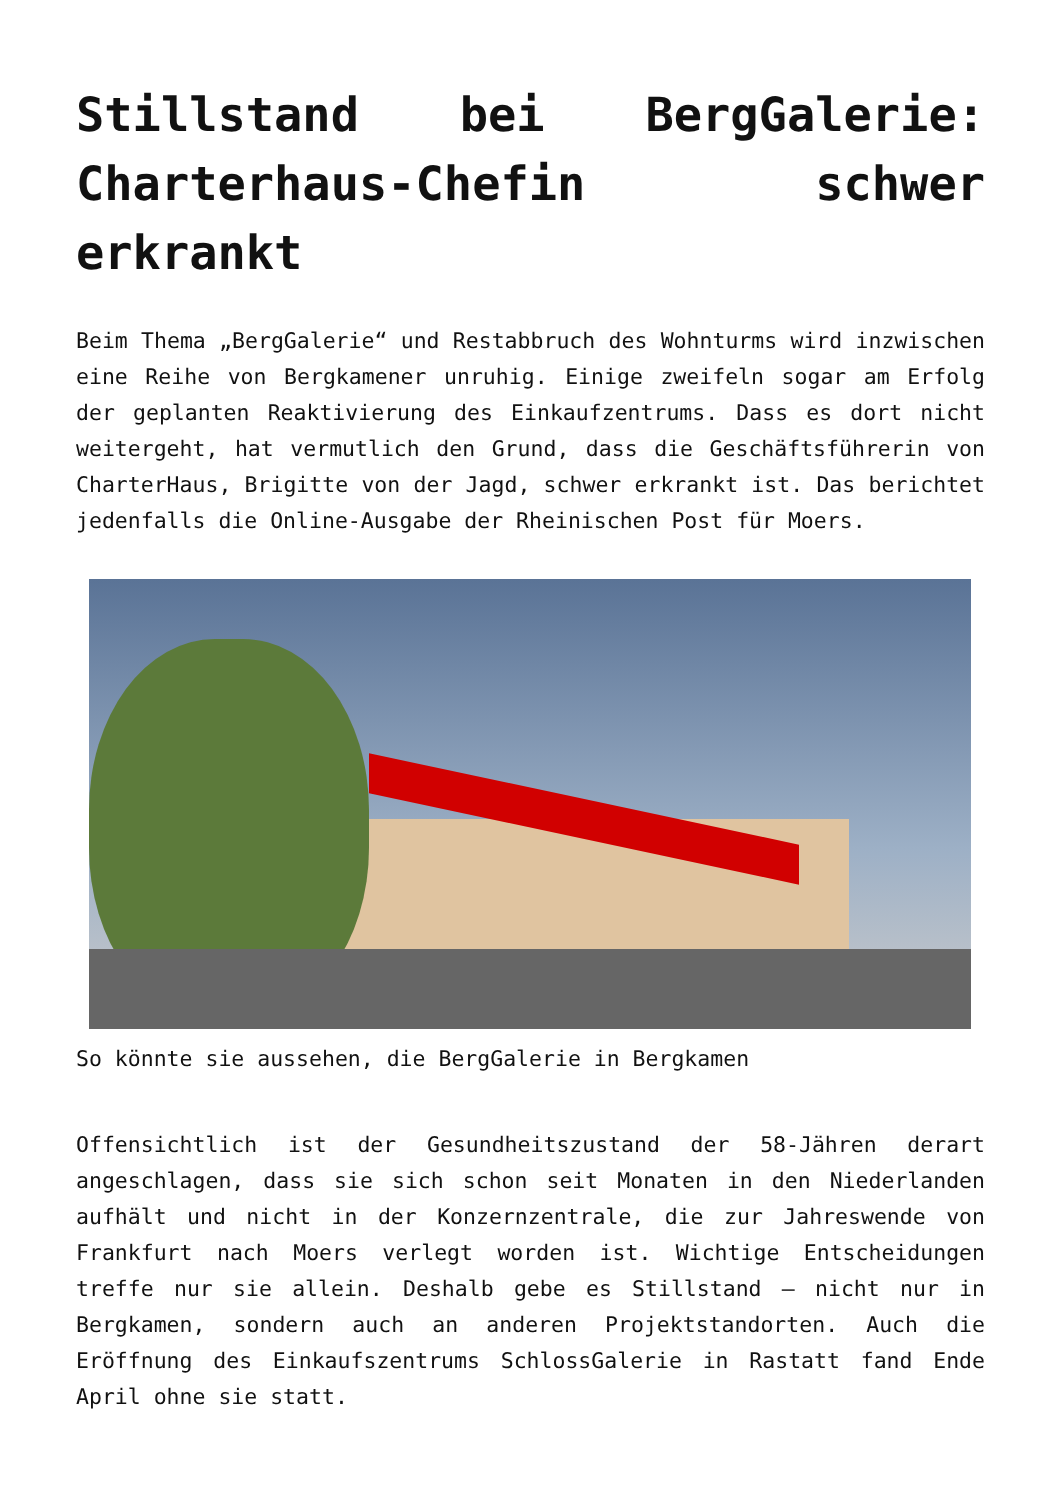Stillstand bei BergGalerie: Charterhaus-Chefin schwer erkrankt
Beim Thema „BergGalerie“ und Restabbruch des Wohnturms wird inzwischen eine Reihe von Bergkamener unruhig. Einige zweifeln sogar am Erfolg der geplanten Reaktivierung des Einkaufzentrums. Dass es dort nicht weitergeht, hat vermutlich den Grund, dass die Geschäftsführerin von CharterHaus, Brigitte von der Jagd, schwer erkrankt ist. Das berichtet jedenfalls die Online-Ausgabe der Rheinischen Post für Moers.
So könnte sie aussehen, die BergGalerie in Bergkamen
Offensichtlich ist der Gesundheitszustand der 58-Jähren derart angeschlagen, dass sie sich schon seit Monaten in den Niederlanden aufhält und nicht in der Konzernzentrale, die zur Jahreswende von Frankfurt nach Moers verlegt worden ist. Wichtige Entscheidungen treffe nur sie allein. Deshalb gebe es Stillstand – nicht nur in Bergkamen, sondern auch an anderen Projektstandorten. Auch die Eröffnung des Einkaufszentrums SchlossGalerie in Rastatt fand Ende April ohne sie statt.